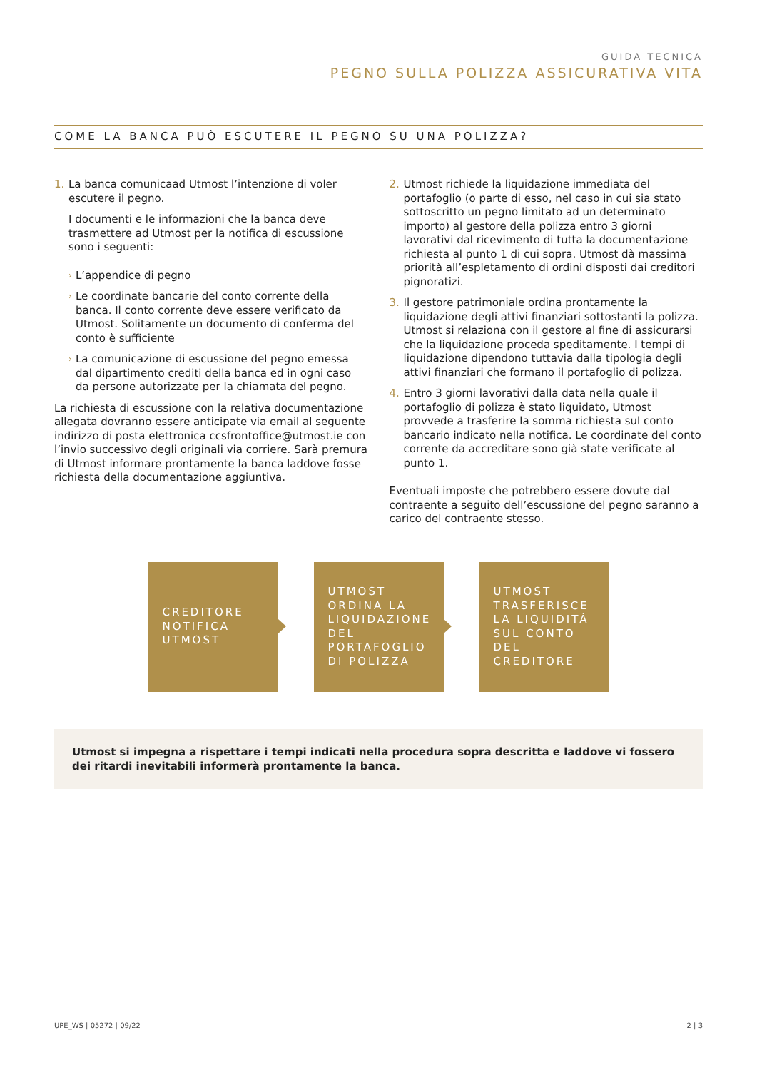GUIDA TECNICA
PEGNO SULLA POLIZZA ASSICURATIVA VITA
COME LA BANCA PUÒ ESCUTERE IL PEGNO SU UNA POLIZZA?
1. La banca comunicaad Utmost l’intenzione di voler escutere il pegno.
I documenti e le informazioni che la banca deve trasmettere ad Utmost per la notifica di escussione sono i seguenti:
› L’appendice di pegno
› Le coordinate bancarie del conto corrente della banca. Il conto corrente deve essere verificato da Utmost. Solitamente un documento di conferma del conto è sufficiente
› La comunicazione di escussione del pegno emessa dal dipartimento crediti della banca ed in ogni caso da persone autorizzate per la chiamata del pegno.
La richiesta di escussione con la relativa documentazione allegata dovranno essere anticipate via email al seguente indirizzo di posta elettronica ccsfrontoffice@utmost.ie con l’invio successivo degli originali via corriere. Sarà premura di Utmost informare prontamente la banca laddove fosse richiesta della documentazione aggiuntiva.
2. Utmost richiede la liquidazione immediata del portafoglio (o parte di esso, nel caso in cui sia stato sottoscritto un pegno limitato ad un determinato importo) al gestore della polizza entro 3 giorni lavorativi dal ricevimento di tutta la documentazione richiesta al punto 1 di cui sopra. Utmost dà massima priorità all’espletamento di ordini disposti dai creditori pignoratizi.
3. Il gestore patrimoniale ordina prontamente la liquidazione degli attivi finanziari sottostanti la polizza. Utmost si relaziona con il gestore al fine di assicurarsi che la liquidazione proceda speditamente. I tempi di liquidazione dipendono tuttavia dalla tipologia degli attivi finanziari che formano il portafoglio di polizza.
4. Entro 3 giorni lavorativi dalla data nella quale il portafoglio di polizza è stato liquidato, Utmost provvede a trasferire la somma richiesta sul conto bancario indicato nella notifica. Le coordinate del conto corrente da accreditare sono già state verificate al punto 1.
Eventuali imposte che potrebbero essere dovute dal contraente a seguito dell’escussione del pegno saranno a carico del contraente stesso.
CREDITORE NOTIFICA UTMOST
UTMOST ORDINA LA LIQUIDAZIONE DEL PORTAFOGLIO DI POLIZZA
UTMOST TRASFERISCE LA LIQUIDITÀ SUL CONTO DEL CREDITORE
Utmost si impegna a rispettare i tempi indicati nella procedura sopra descritta e laddove vi fossero dei ritardi inevitabili informerà prontamente la banca.
UPE_WS | 05272 | 09/22 2 | 3